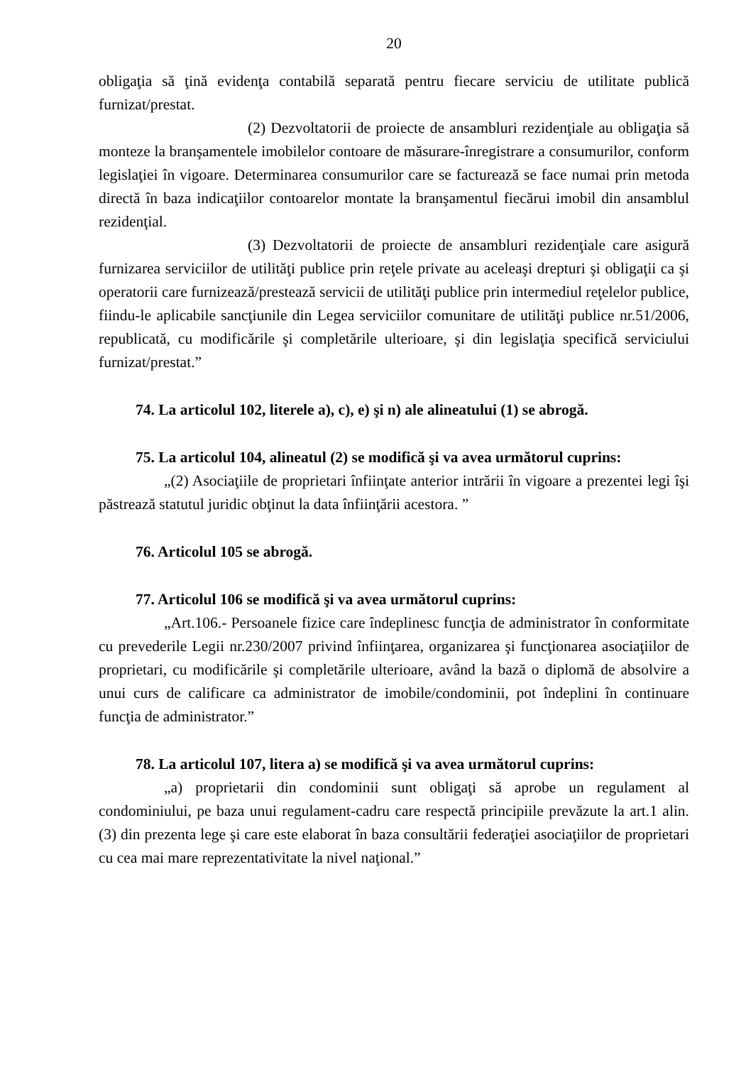20
obligaţia să ţină evidenţa contabilă separată pentru fiecare serviciu de utilitate publică furnizat/prestat.
(2) Dezvoltatorii de proiecte de ansambluri rezidenţiale au obligaţia să monteze la branşamentele imobilelor contoare de măsurare-înregistrare a consumurilor, conform legislaţiei în vigoare. Determinarea consumurilor care se facturează se face numai prin metoda directă în baza indicaţiilor contoarelor montate la branşamentul fiecărui imobil din ansamblul rezidenţial.
(3) Dezvoltatorii de proiecte de ansambluri rezidenţiale care asigură furnizarea serviciilor de utilităţi publice prin reţele private au aceleaşi drepturi şi obligaţii ca şi operatorii care furnizează/prestează servicii de utilităţi publice prin intermediul reţelelor publice, fiindu-le aplicabile sancţiunile din Legea serviciilor comunitare de utilităţi publice nr.51/2006, republicată, cu modificările şi completările ulterioare, şi din legislaţia specifică serviciului furnizat/prestat.”
74. La articolul 102, literele a), c), e) şi n) ale alineatului (1) se abrogă.
75. La articolul 104, alineatul (2) se modifică şi va avea următorul cuprins:
„(2) Asociaţiile de proprietari înfiinţate anterior intrării în vigoare a prezentei legi îşi păstrează statutul juridic obţinut la data înfiinţării acestora. ”
76. Articolul 105 se abrogă.
77. Articolul 106 se modifică şi va avea următorul cuprins:
„Art.106.- Persoanele fizice care îndeplinesc funcţia de administrator în conformitate cu prevederile Legii nr.230/2007 privind înfiinţarea, organizarea şi funcţionarea asociaţiilor de proprietari, cu modificările şi completările ulterioare, având la bază o diplomă de absolvire a unui curs de calificare ca administrator de imobile/condominii, pot îndeplini în continuare funcţia de administrator.”
78. La articolul 107, litera a) se modifică şi va avea următorul cuprins:
„a) proprietarii din condominii sunt obligaţi să aprobe un regulament al condominiului, pe baza unui regulament-cadru care respectă principiile prevăzute la art.1 alin.(3) din prezenta lege şi care este elaborat în baza consultării federaţiei asociaţiilor de proprietari cu cea mai mare reprezentativitate la nivel naţional.”